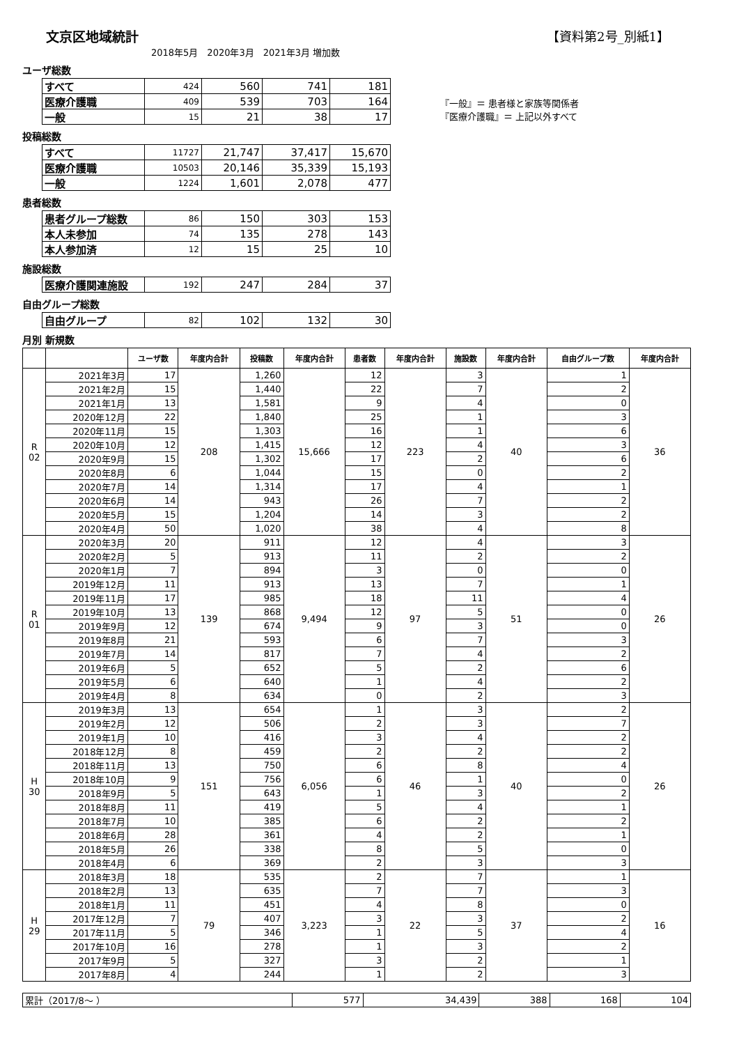文京区地域統計
【資料第2号_別紙1】
2018年5月　2020年3月　2021年3月 増加数
『一般』＝ 患者様と家族等関係者
『医療介護職』＝ 上記以外すべて
ユーザ総数
| すべて | 424 | 560 | 741 | 181 |
| 医療介護職 | 409 | 539 | 703 | 164 |
| 一般 | 15 | 21 | 38 | 17 |
投稿総数
| すべて | 11727 | 21,747 | 37,417 | 15,670 |
| 医療介護職 | 10503 | 20,146 | 35,339 | 15,193 |
| 一般 | 1224 | 1,601 | 2,078 | 477 |
患者総数
| 患者グループ総数 | 86 | 150 | 303 | 153 |
| 本人未参加 | 74 | 135 | 278 | 143 |
| 本人参加済 | 12 | 15 | 25 | 10 |
施設総数
| 医療介護関連施設 | 192 | 247 | 284 | 37 |
自由グループ総数
| 自由グループ | 82 | 102 | 132 | 30 |
月別 新規数
| | | ユーザ数 | 年度内合計 | 投稿数 | 年度内合計 | 患者数 | 年度内合計 | 施設数 | 年度内合計 | 自由グループ数 | 年度内合計 |
| --- | --- | --- | --- | --- | --- | --- | --- | --- | --- | --- | --- |
| R 02 | 2021年3月 | 17 | 208 | 1,260 | 15,666 | 12 | 223 | 3 | 40 | 1 | 36 |
| | 2021年2月 | 15 | | 1,440 | | 22 | | 7 | | 2 | |
| | 2021年1月 | 13 | | 1,581 | | 9 | | 4 | | 0 | |
| | 2020年12月 | 22 | | 1,840 | | 25 | | 1 | | 3 | |
| | 2020年11月 | 15 | | 1,303 | | 16 | | 1 | | 6 | |
| | 2020年10月 | 12 | | 1,415 | | 12 | | 4 | | 3 | |
| | 2020年9月 | 15 | | 1,302 | | 17 | | 2 | | 6 | |
| | 2020年8月 | 6 | | 1,044 | | 15 | | 0 | | 2 | |
| | 2020年7月 | 14 | | 1,314 | | 17 | | 4 | | 1 | |
| | 2020年6月 | 14 | | 943 | | 26 | | 7 | | 2 | |
| | 2020年5月 | 15 | | 1,204 | | 14 | | 3 | | 2 | |
| | 2020年4月 | 50 | | 1,020 | | 38 | | 4 | | 8 | |
| R 01 | 2020年3月 | 20 | 139 | 911 | 9,494 | 12 | 97 | 4 | 51 | 3 | 26 |
| | 2020年2月 | 5 | | 913 | | 11 | | 2 | | 2 | |
| | 2020年1月 | 7 | | 894 | | 3 | | 0 | | 0 | |
| | 2019年12月 | 11 | | 913 | | 13 | | 7 | | 1 | |
| | 2019年11月 | 17 | | 985 | | 18 | | 11 | | 4 | |
| | 2019年10月 | 13 | | 868 | | 12 | | 5 | | 0 | |
| | 2019年9月 | 12 | | 674 | | 9 | | 3 | | 0 | |
| | 2019年8月 | 21 | | 593 | | 6 | | 7 | | 3 | |
| | 2019年7月 | 14 | | 817 | | 7 | | 4 | | 2 | |
| | 2019年6月 | 5 | | 652 | | 5 | | 2 | | 6 | |
| | 2019年5月 | 6 | | 640 | | 1 | | 4 | | 2 | |
| | 2019年4月 | 8 | | 634 | | 0 | | 2 | | 3 | |
| H 30 | 2019年3月 | 13 | 151 | 654 | 6,056 | 1 | 46 | 3 | 40 | 2 | 26 |
| | 2019年2月 | 12 | | 506 | | 2 | | 3 | | 7 | |
| | 2019年1月 | 10 | | 416 | | 3 | | 4 | | 2 | |
| | 2018年12月 | 8 | | 459 | | 2 | | 2 | | 2 | |
| | 2018年11月 | 13 | | 750 | | 6 | | 8 | | 4 | |
| | 2018年10月 | 9 | | 756 | | 6 | | 1 | | 0 | |
| | 2018年9月 | 5 | | 643 | | 1 | | 3 | | 2 | |
| | 2018年8月 | 11 | | 419 | | 5 | | 4 | | 1 | |
| | 2018年7月 | 10 | | 385 | | 6 | | 2 | | 2 | |
| | 2018年6月 | 28 | | 361 | | 4 | | 2 | | 1 | |
| | 2018年5月 | 26 | | 338 | | 8 | | 5 | | 0 | |
| | 2018年4月 | 6 | | 369 | | 2 | | 3 | | 3 | |
| H 29 | 2018年3月 | 18 | 79 | 535 | 3,223 | 2 | 22 | 7 | 37 | 1 | 16 |
| | 2018年2月 | 13 | | 635 | | 7 | | 7 | | 3 | |
| | 2018年1月 | 11 | | 451 | | 4 | | 8 | | 0 | |
| | 2017年12月 | 7 | | 407 | | 3 | | 3 | | 2 | |
| | 2017年11月 | 5 | | 346 | | 1 | | 5 | | 4 | |
| | 2017年10月 | 16 | | 278 | | 1 | | 3 | | 2 | |
| | 2017年9月 | 5 | | 327 | | 3 | | 2 | | 1 | |
| | 2017年8月 | 4 | | 244 | | 1 | | 2 | | 3 | |
| 累計（2017/8～ ） | 577 | 34,439 | 388 | 168 | 104 |